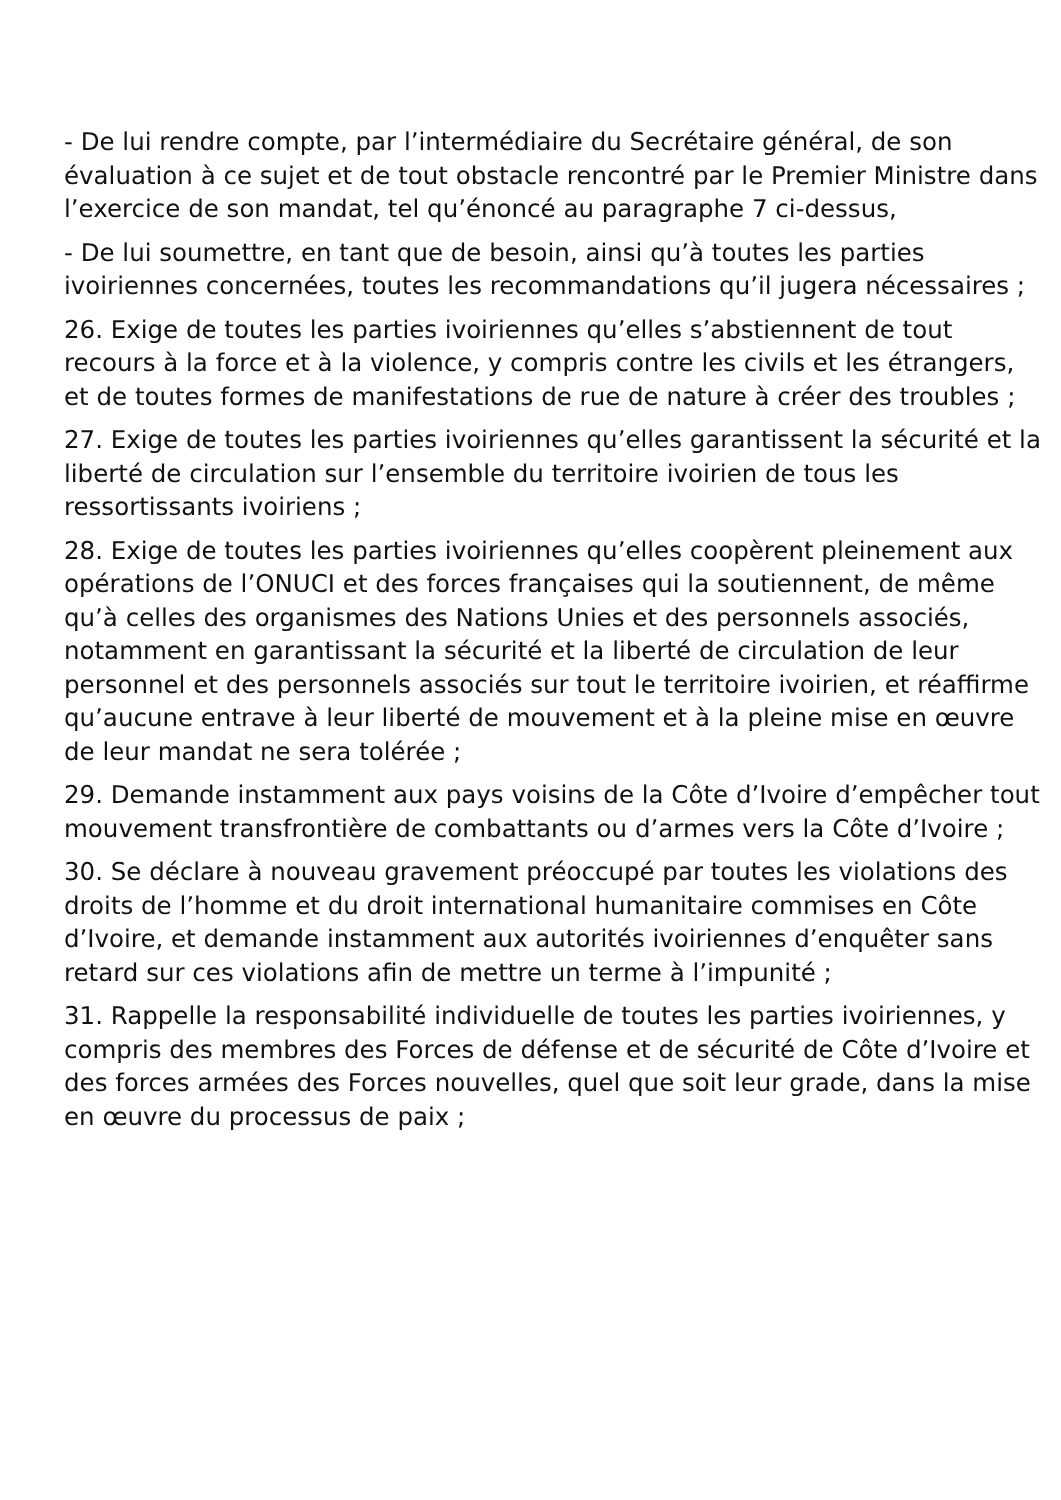- De lui rendre compte, par l’intermédiaire du Secrétaire général, de son évaluation à ce sujet et de tout obstacle rencontré par le Premier Ministre dans l’exercice de son mandat, tel qu’énoncé au paragraphe 7 ci-dessus,
- De lui soumettre, en tant que de besoin, ainsi qu’à toutes les parties ivoiriennes concernées, toutes les recommandations qu’il jugera nécessaires ;
26. Exige de toutes les parties ivoiriennes qu’elles s’abstiennent de tout recours à la force et à la violence, y compris contre les civils et les étrangers, et de toutes formes de manifestations de rue de nature à créer des troubles ;
27. Exige de toutes les parties ivoiriennes qu’elles garantissent la sécurité et la liberté de circulation sur l’ensemble du territoire ivoirien de tous les ressortissants ivoiriens ;
28. Exige de toutes les parties ivoiriennes qu’elles coopèrent pleinement aux opérations de l’ONUCI et des forces françaises qui la soutiennent, de même qu’à celles des organismes des Nations Unies et des personnels associés, notamment en garantissant la sécurité et la liberté de circulation de leur personnel et des personnels associés sur tout le territoire ivoirien, et réaffirme qu’aucune entrave à leur liberté de mouvement et à la pleine mise en œuvre de leur mandat ne sera tolérée ;
29. Demande instamment aux pays voisins de la Côte d’Ivoire d’empêcher tout mouvement transfrontière de combattants ou d’armes vers la Côte d’Ivoire ;
30. Se déclare à nouveau gravement préoccupé par toutes les violations des droits de l’homme et du droit international humanitaire commises en Côte d’Ivoire, et demande instamment aux autorités ivoiriennes d’enquêter sans retard sur ces violations afin de mettre un terme à l’impunité ;
31. Rappelle la responsabilité individuelle de toutes les parties ivoiriennes, y compris des membres des Forces de défense et de sécurité de Côte d’Ivoire et des forces armées des Forces nouvelles, quel que soit leur grade, dans la mise en œuvre du processus de paix ;